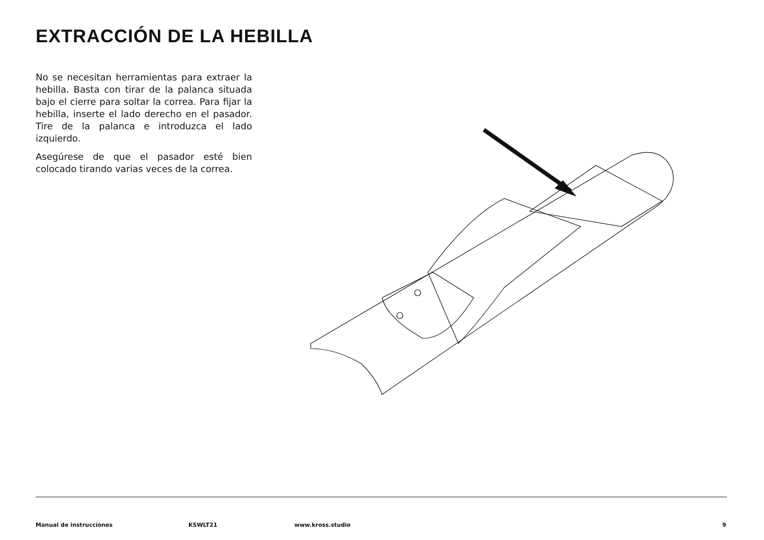EXTRACCIÓN DE LA HEBILLA
No se necesitan herramientas para extraer la hebilla. Basta con tirar de la palanca situada bajo el cierre para soltar la correa. Para fijar la hebilla, inserte el lado derecho en el pasador. Tire de la palanca e introduzca el lado izquierdo.
Asegúrese de que el pasador esté bien colocado tirando varias veces de la correa.
Manual de instrucciones KSWLT21 www.kross.studio 9